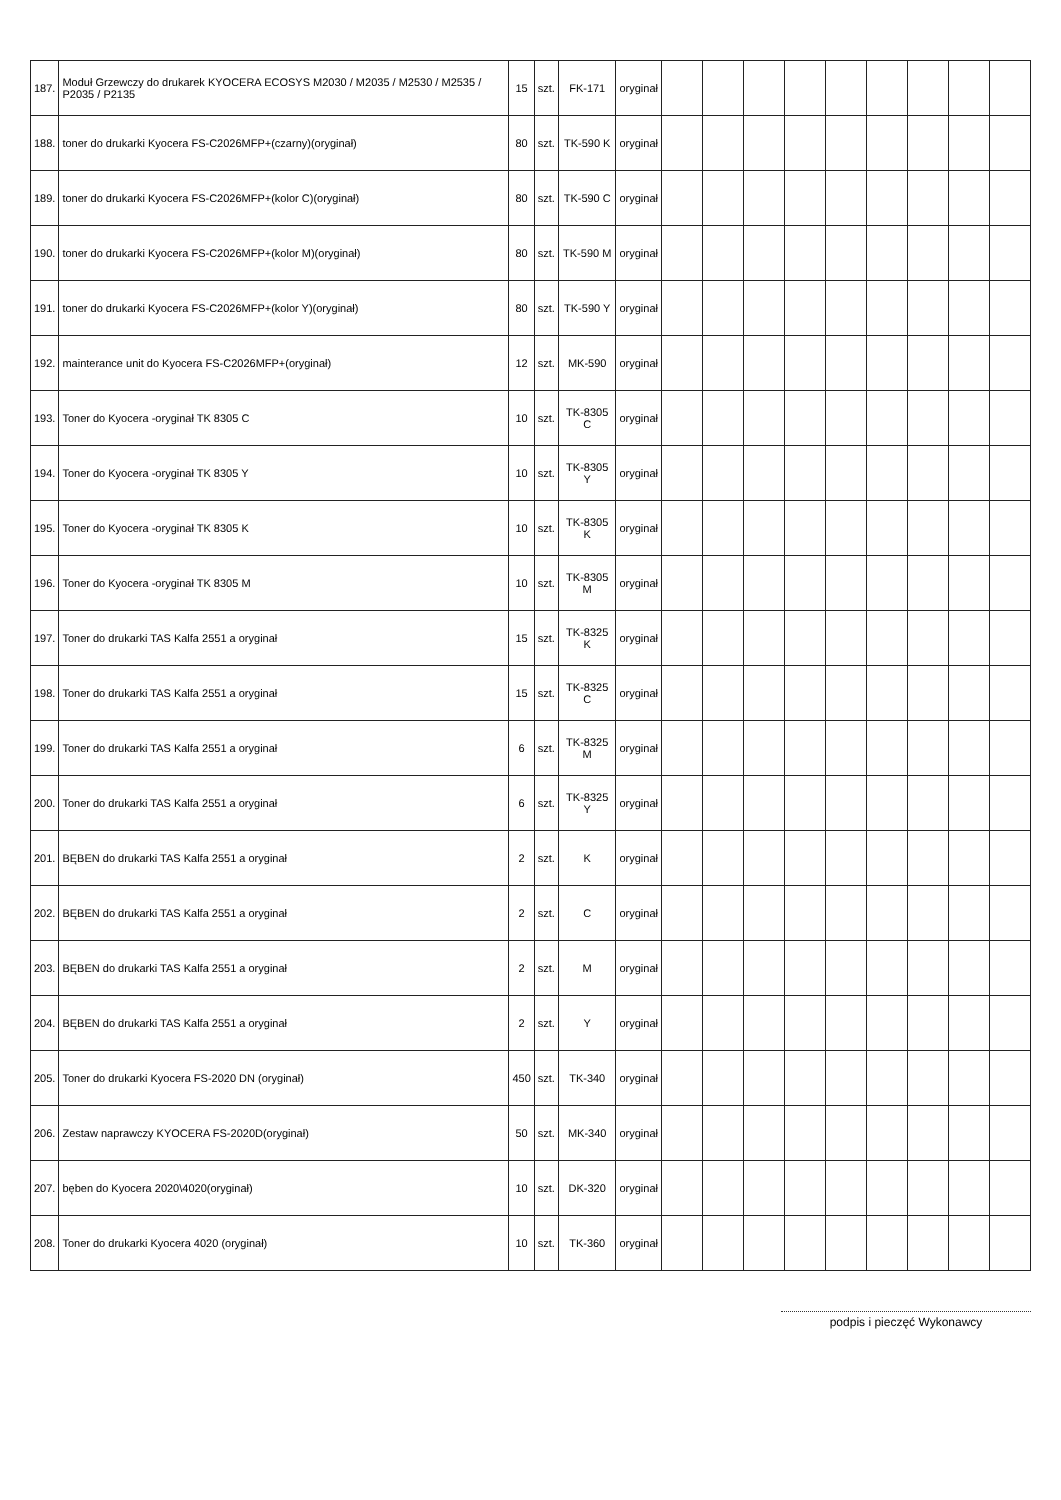| 187. | Moduł Grzewczy do drukarek KYOCERA ECOSYS M2030 / M2035 / M2530 / M2535 / P2035 / P2135 | 15 | szt. | FK-171 | oryginał | | | | | | | | | |
| 188. | toner do drukarki Kyocera FS-C2026MFP+(czarny)(oryginał) | 80 | szt. | TK-590 K | oryginał | | | | | | | | | |
| 189. | toner do drukarki Kyocera FS-C2026MFP+(kolor C)(oryginał) | 80 | szt. | TK-590 C | oryginał | | | | | | | | | |
| 190. | toner do drukarki Kyocera FS-C2026MFP+(kolor M)(oryginał) | 80 | szt. | TK-590 M | oryginał | | | | | | | | | |
| 191. | toner do drukarki Kyocera FS-C2026MFP+(kolor Y)(oryginał) | 80 | szt. | TK-590 Y | oryginał | | | | | | | | | |
| 192. | mainterance unit do Kyocera FS-C2026MFP+(oryginał) | 12 | szt. | MK-590 | oryginał | | | | | | | | | |
| 193. | Toner do Kyocera -oryginał TK 8305 C | 10 | szt. | TK-8305 C | oryginał | | | | | | | | | |
| 194. | Toner do Kyocera -oryginał TK 8305 Y | 10 | szt. | TK-8305 Y | oryginał | | | | | | | | | |
| 195. | Toner do Kyocera -oryginał TK 8305 K | 10 | szt. | TK-8305 K | oryginał | | | | | | | | | |
| 196. | Toner do Kyocera -oryginał TK 8305 M | 10 | szt. | TK-8305 M | oryginał | | | | | | | | | |
| 197. | Toner do drukarki TAS Kalfa 2551 a oryginał | 15 | szt. | TK-8325 K | oryginał | | | | | | | | | |
| 198. | Toner do drukarki TAS Kalfa 2551 a oryginał | 15 | szt. | TK-8325 C | oryginał | | | | | | | | | |
| 199. | Toner do drukarki TAS Kalfa 2551 a oryginał | 6 | szt. | TK-8325 M | oryginał | | | | | | | | | |
| 200. | Toner do drukarki TAS Kalfa 2551 a oryginał | 6 | szt. | TK-8325 Y | oryginał | | | | | | | | | |
| 201. | BĘBEN do drukarki TAS Kalfa 2551 a oryginał | 2 | szt. | K | oryginał | | | | | | | | | |
| 202. | BĘBEN do drukarki TAS Kalfa 2551 a oryginał | 2 | szt. | C | oryginał | | | | | | | | | |
| 203. | BĘBEN do drukarki TAS Kalfa 2551 a oryginał | 2 | szt. | M | oryginał | | | | | | | | | |
| 204. | BĘBEN do drukarki TAS Kalfa 2551 a oryginał | 2 | szt. | Y | oryginał | | | | | | | | | |
| 205. | Toner do drukarki Kyocera FS-2020 DN (oryginał) | 450 | szt. | TK-340 | oryginał | | | | | | | | | |
| 206. | Zestaw naprawczy KYOCERA FS-2020D(oryginał) | 50 | szt. | MK-340 | oryginał | | | | | | | | | |
| 207. | bęben do Kyocera 2020\4020(oryginał) | 10 | szt. | DK-320 | oryginał | | | | | | | | | |
| 208. | Toner do drukarki Kyocera 4020 (oryginał) | 10 | szt. | TK-360 | oryginał | | | | | | | | | |
podpis i pieczęć Wykonawcy